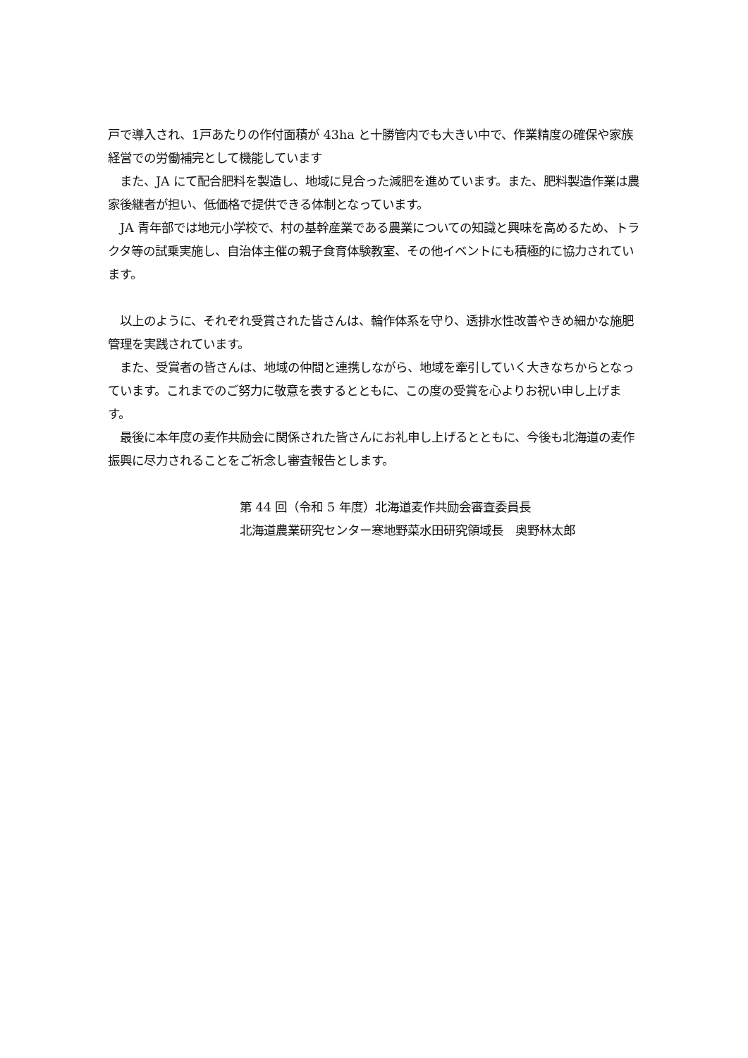戸で導入され、1戸あたりの作付面積が 43ha と十勝管内でも大きい中で、作業精度の確保や家族経営での労働補完として機能しています
　また、JA にて配合肥料を製造し、地域に見合った減肥を進めています。また、肥料製造作業は農家後継者が担い、低価格で提供できる体制となっています。
　JA 青年部では地元小学校で、村の基幹産業である農業についての知識と興味を高めるため、トラクタ等の試乗実施し、自治体主催の親子食育体験教室、その他イベントにも積極的に協力されています。
　以上のように、それぞれ受賞された皆さんは、輪作体系を守り、透排水性改善やきめ細かな施肥管理を実践されています。
　また、受賞者の皆さんは、地域の仲間と連携しながら、地域を牽引していく大きなちからとなっています。これまでのご努力に敬意を表するとともに、この度の受賞を心よりお祝い申し上げます。
　最後に本年度の麦作共励会に関係された皆さんにお礼申し上げるとともに、今後も北海道の麦作振興に尽力されることをご祈念し審査報告とします。
第 44 回（令和 5 年度）北海道麦作共励会審査委員長
北海道農業研究センター寒地野菜水田研究領域長　奥野林太郎